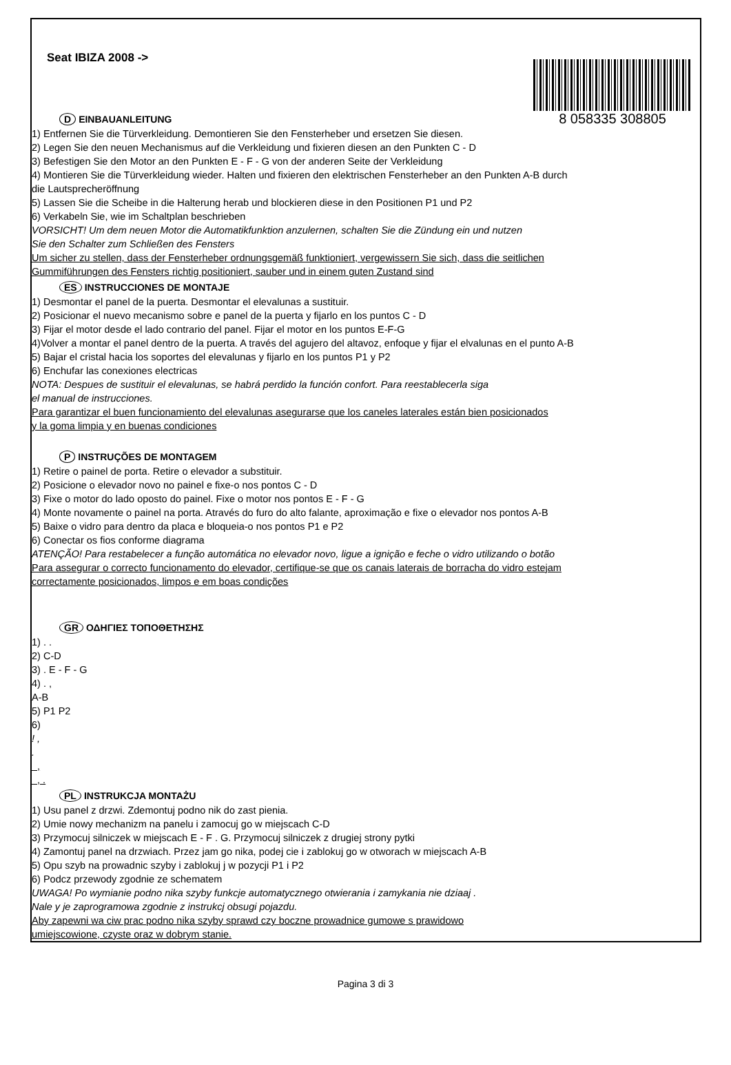8 058335 308805
Seat IBIZA 2008 ->
D EINBAUANLEITUNG
1) Entfernen Sie die Türverkleidung. Demontieren Sie den Fensterheber und ersetzen Sie diesen.
2) Legen Sie den neuen Mechanismus auf die Verkleidung und fixieren diesen an den Punkten C - D
3) Befestigen Sie den Motor an den Punkten E - F - G von der anderen Seite der Verkleidung
4) Montieren Sie die Türverkleidung wieder. Halten und fixieren den elektrischen Fensterheber an den Punkten A-B durch
die Lautsprecheröffnung
5) Lassen Sie die Scheibe in die Halterung herab und blockieren diese in den Positionen P1 und P2
6) Verkabeln Sie, wie im Schaltplan beschrieben
VORSICHT! Um dem neuen Motor die Automatikfunktion anzulernen, schalten Sie die Zündung ein und nutzen
Sie den Schalter zum Schließen des Fensters
Um sicher zu stellen, dass der Fensterheber ordnungsgemäß funktioniert, vergewissern Sie sich, dass die seitlichen
Gummiführungen des Fensters richtig positioniert, sauber und in einem guten Zustand sind
ES INSTRUCCIONES DE MONTAJE
1) Desmontar el panel de la puerta. Desmontar el elevalunas a sustituir.
2) Posicionar el nuevo mecanismo sobre e panel de la puerta y fijarlo en los puntos C - D
3) Fijar el motor desde el lado contrario del panel. Fijar el motor en los puntos E-F-G
4)Volver a montar el panel dentro de la puerta. A través del agujero del altavoz, enfoque y fijar el elvalunas en el punto A-B
5) Bajar el cristal hacia los soportes del elevalunas y fijarlo en los puntos P1 y P2
6) Enchufar las conexiones electricas
NOTA: Despues de sustituir el elevalunas, se habrá perdido la función confort. Para reestablecerla siga
el manual de instrucciones.
Para garantizar el buen funcionamiento del elevalunas asegurarse que los caneles laterales están bien posicionados
y la goma limpia y en buenas condiciones
P INSTRUÇÕES DE MONTAGEM
1) Retire o painel de porta. Retire o elevador a substituir.
2) Posicione o elevador novo no painel e fixe-o nos pontos C - D
3) Fixe o motor do lado oposto do painel. Fixe o motor nos pontos E - F - G
4) Monte novamente o painel na porta. Através do furo do alto falante, aproximação e fixe o elevador nos pontos A-B
5) Baixe o vidro para dentro da placa e bloqueia-o nos pontos P1 e P2
6) Conectar os fios conforme diagrama
ATENÇÃO! Para restabelecer a função automática no elevador novo, ligue a ignição e feche o vidro utilizando o botão
Para assegurar o correcto funcionamento do elevador, certifique-se que os canais laterais de borracha do vidro estejam
correctamente posicionados, limpos e em boas condições
GR ΟΔΗΓΙΕΣ ΤΟΠΟΘΕΤΗΣΗΣ
1) . .
2) C-D
3) . E - F - G
4) . ,
A-B
5) P1 P2
6)
! ,
.
,
, .
PL INSTRUKCJA MONTAŻU
1) Usu panel z drzwi. Zdemontuj podno nik do zast pienia.
2) Umie nowy mechanizm na panelu i zamocuj go w miejscach C-D
3) Przymocuj silniczek w miejscach E - F . G. Przymocuj silniczek z drugiej strony pytki
4) Zamontuj panel na drzwiach. Przez jam go nika, podej cie i zablokuj go w otworach w miejscach A-B
5) Opu szyb na prowadnic szyby i zablokuj j w pozycji P1 i P2
6) Podcz przewody zgodnie ze schematem
UWAGA! Po wymianie podno nika szyby funkcje automatycznego otwierania i zamykania nie dziaaj .
Nale y je zaprogramowa zgodnie z instrukcj obsugi pojazdu.
Aby zapewni wa ciw prac podno nika szyby sprawd czy boczne prowadnice gumowe s prawidowo
umiejscowione, czyste oraz w dobrym stanie.
Pagina 3 di 3